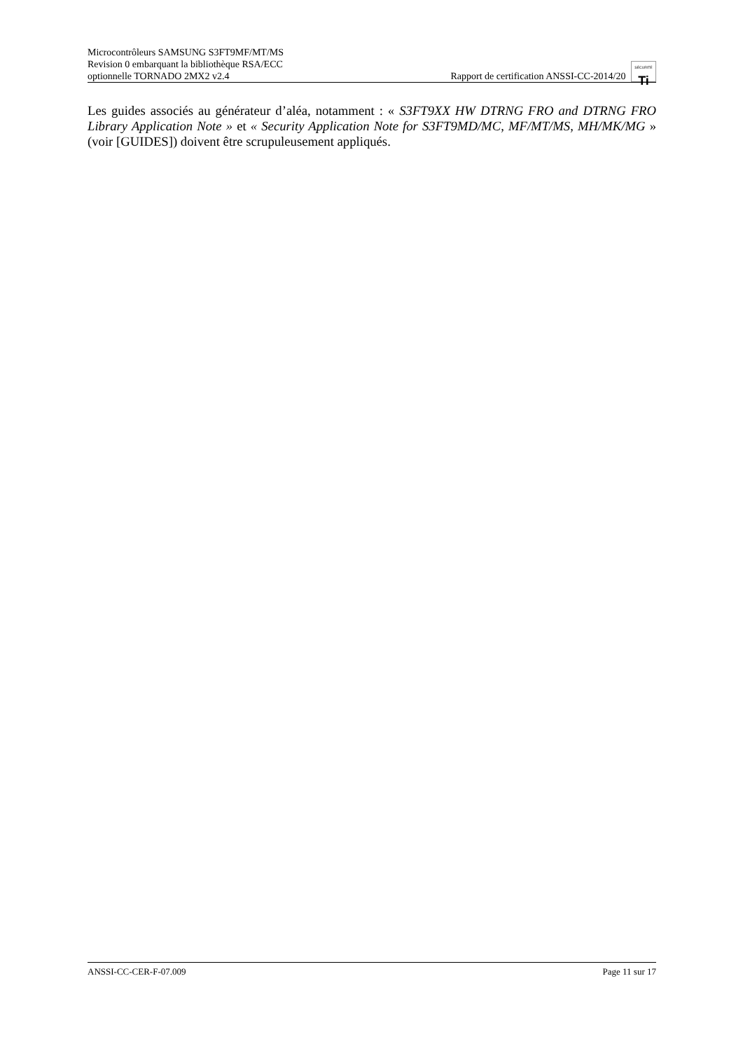Microcontrôleurs SAMSUNG S3FT9MF/MT/MS
Revision 0 embarquant la bibliothèque RSA/ECC
optionnelle TORNADO 2MX2 v2.4
Rapport de certification ANSSI-CC-2014/20 SÉCURITÉ Ti
Les guides associés au générateur d’aléa, notamment : « S3FT9XX HW DTRNG FRO and DTRNG FRO Library Application Note » et « Security Application Note for S3FT9MD/MC, MF/MT/MS, MH/MK/MG » (voir [GUIDES]) doivent être scrupuleusement appliqués.
ANSSI-CC-CER-F-07.009 Page 11 sur 17